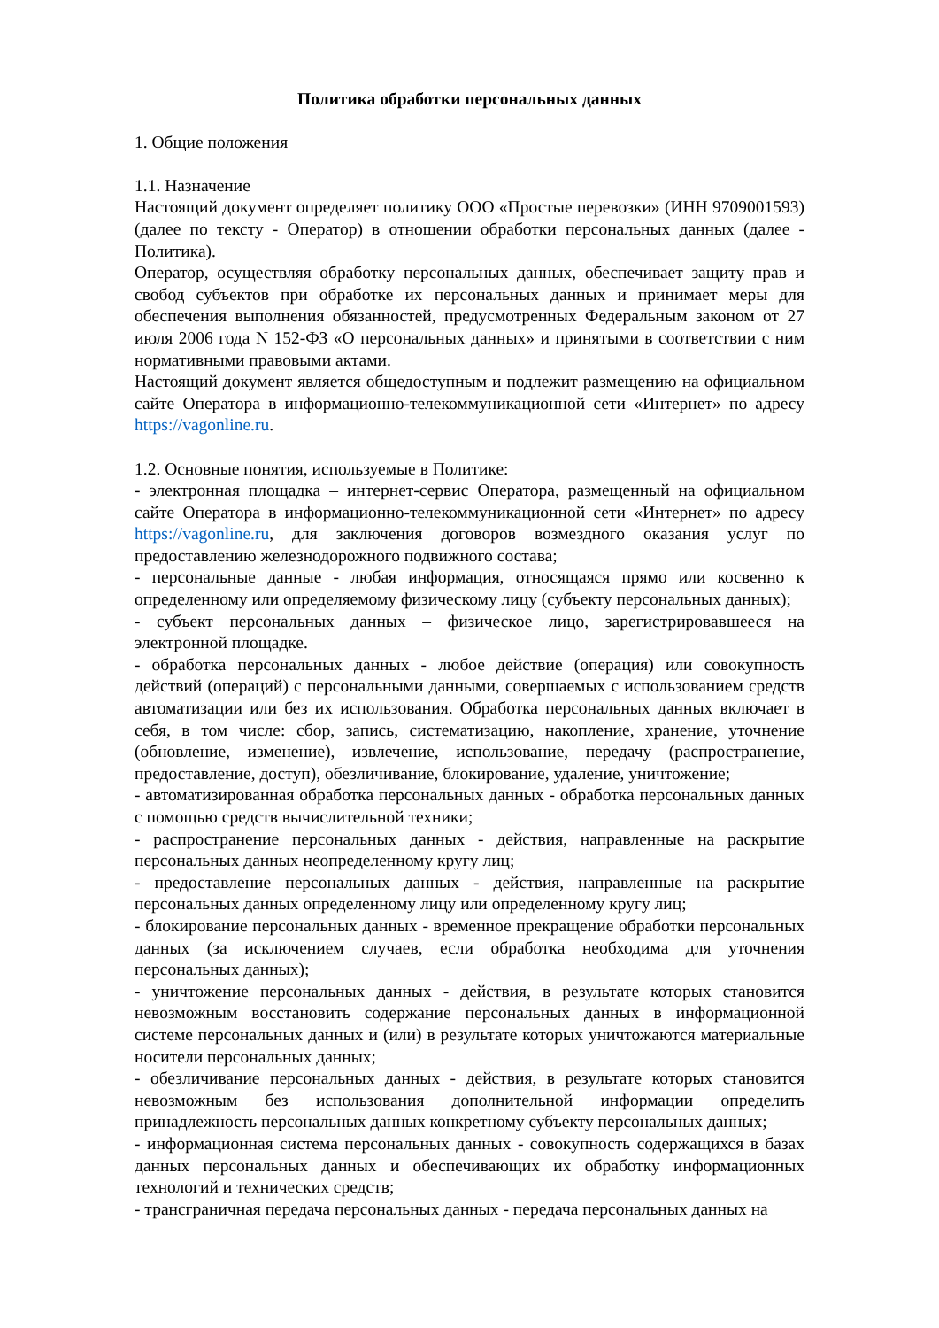Политика обработки персональных данных
1. Общие положения
1.1. Назначение
Настоящий документ определяет политику ООО «Простые перевозки» (ИНН 9709001593) (далее по тексту - Оператор) в отношении обработки персональных данных (далее - Политика).
Оператор, осуществляя обработку персональных данных, обеспечивает защиту прав и свобод субъектов при обработке их персональных данных и принимает меры для обеспечения выполнения обязанностей, предусмотренных Федеральным законом от 27 июля 2006 года N 152-ФЗ «О персональных данных» и принятыми в соответствии с ним нормативными правовыми актами.
Настоящий документ является общедоступным и подлежит размещению на официальном сайте Оператора в информационно-телекоммуникационной сети «Интернет» по адресу https://vagonline.ru.
1.2. Основные понятия, используемые в Политике:
- электронная площадка – интернет-сервис Оператора, размещенный на официальном сайте Оператора в информационно-телекоммуникационной сети «Интернет» по адресу https://vagonline.ru, для заключения договоров возмездного оказания услуг по предоставлению железнодорожного подвижного состава;
- персональные данные - любая информация, относящаяся прямо или косвенно к определенному или определяемому физическому лицу (субъекту персональных данных);
- субъект персональных данных – физическое лицо, зарегистрировавшееся на электронной площадке.
- обработка персональных данных - любое действие (операция) или совокупность действий (операций) с персональными данными, совершаемых с использованием средств автоматизации или без их использования. Обработка персональных данных включает в себя, в том числе: сбор, запись, систематизацию, накопление, хранение, уточнение (обновление, изменение), извлечение, использование, передачу (распространение, предоставление, доступ), обезличивание, блокирование, удаление, уничтожение;
- автоматизированная обработка персональных данных - обработка персональных данных с помощью средств вычислительной техники;
- распространение персональных данных - действия, направленные на раскрытие персональных данных неопределенному кругу лиц;
- предоставление персональных данных - действия, направленные на раскрытие персональных данных определенному лицу или определенному кругу лиц;
- блокирование персональных данных - временное прекращение обработки персональных данных (за исключением случаев, если обработка необходима для уточнения персональных данных);
- уничтожение персональных данных - действия, в результате которых становится невозможным восстановить содержание персональных данных в информационной системе персональных данных и (или) в результате которых уничтожаются материальные носители персональных данных;
- обезличивание персональных данных - действия, в результате которых становится невозможным без использования дополнительной информации определить принадлежность персональных данных конкретному субъекту персональных данных;
- информационная система персональных данных - совокупность содержащихся в базах данных персональных данных и обеспечивающих их обработку информационных технологий и технических средств;
- трансграничная передача персональных данных - передача персональных данных на